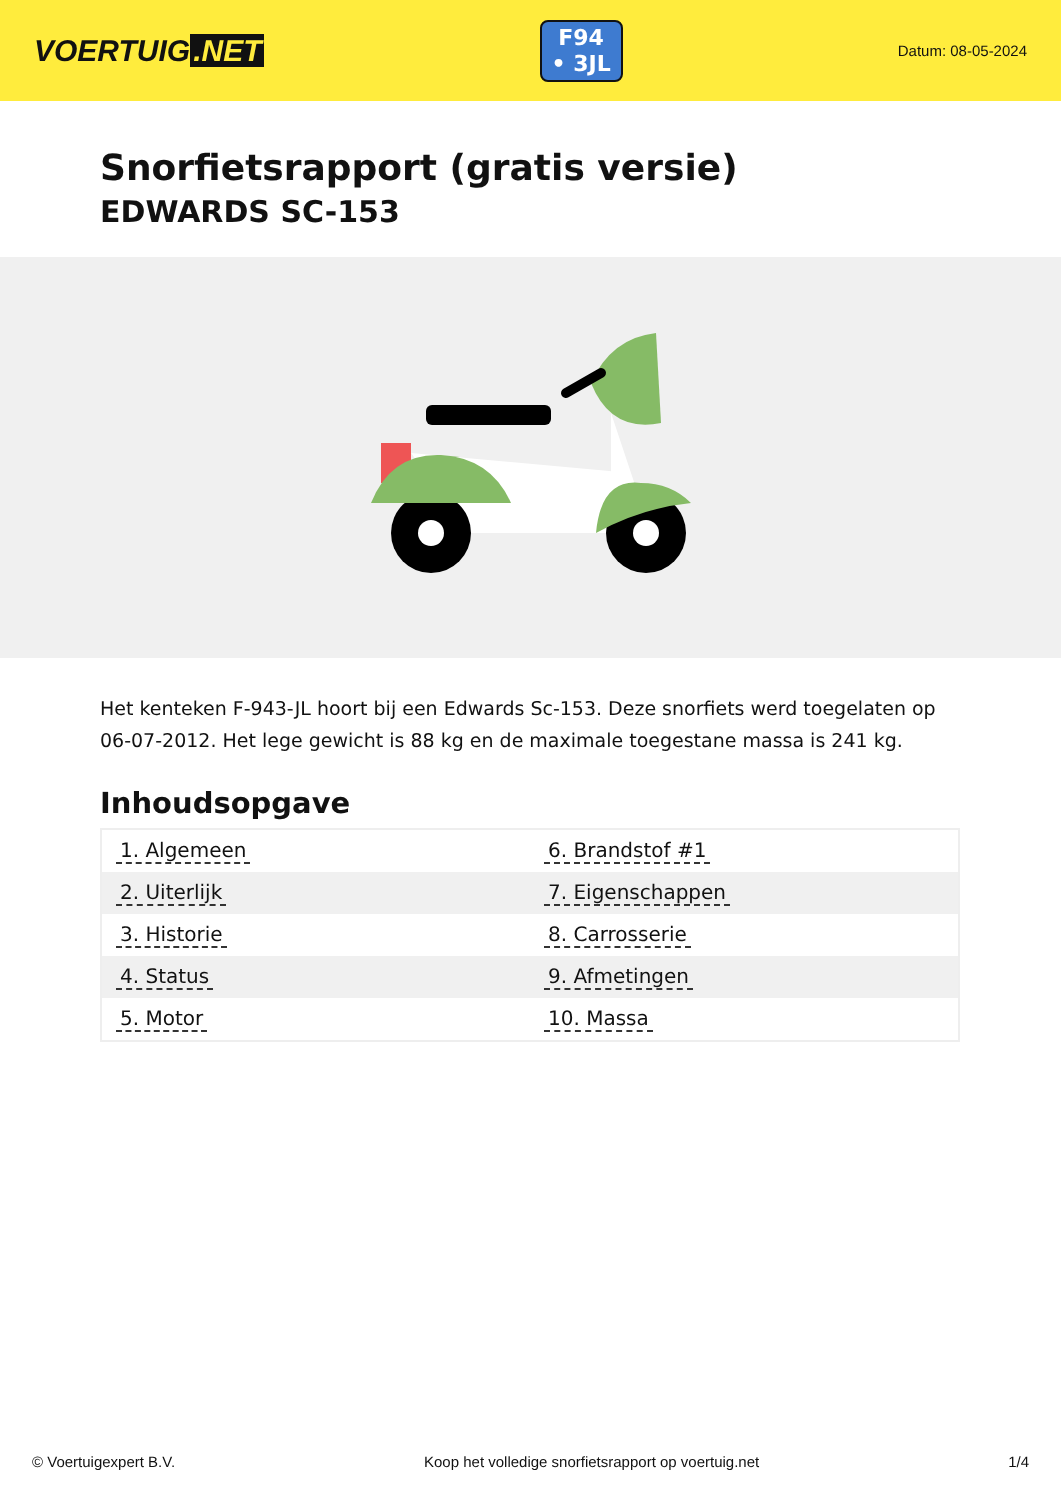VOERTUIG.NET
F94
• 3JL
Datum: 08-05-2024
Snorfietsrapport (gratis versie)
EDWARDS SC-153
Het kenteken F-943-JL hoort bij een Edwards Sc-153. Deze snorfiets werd toegelaten op 06-07-2012. Het lege gewicht is 88 kg en de maximale toegestane massa is 241 kg.
Inhoudsopgave
| 1. Algemeen | 6. Brandstof #1 |
| 2. Uiterlijk | 7. Eigenschappen |
| 3. Historie | 8. Carrosserie |
| 4. Status | 9. Afmetingen |
| 5. Motor | 10. Massa |
© Voertuigexpert B.V. Koop het volledige snorfietsrapport op voertuig.net 1/4